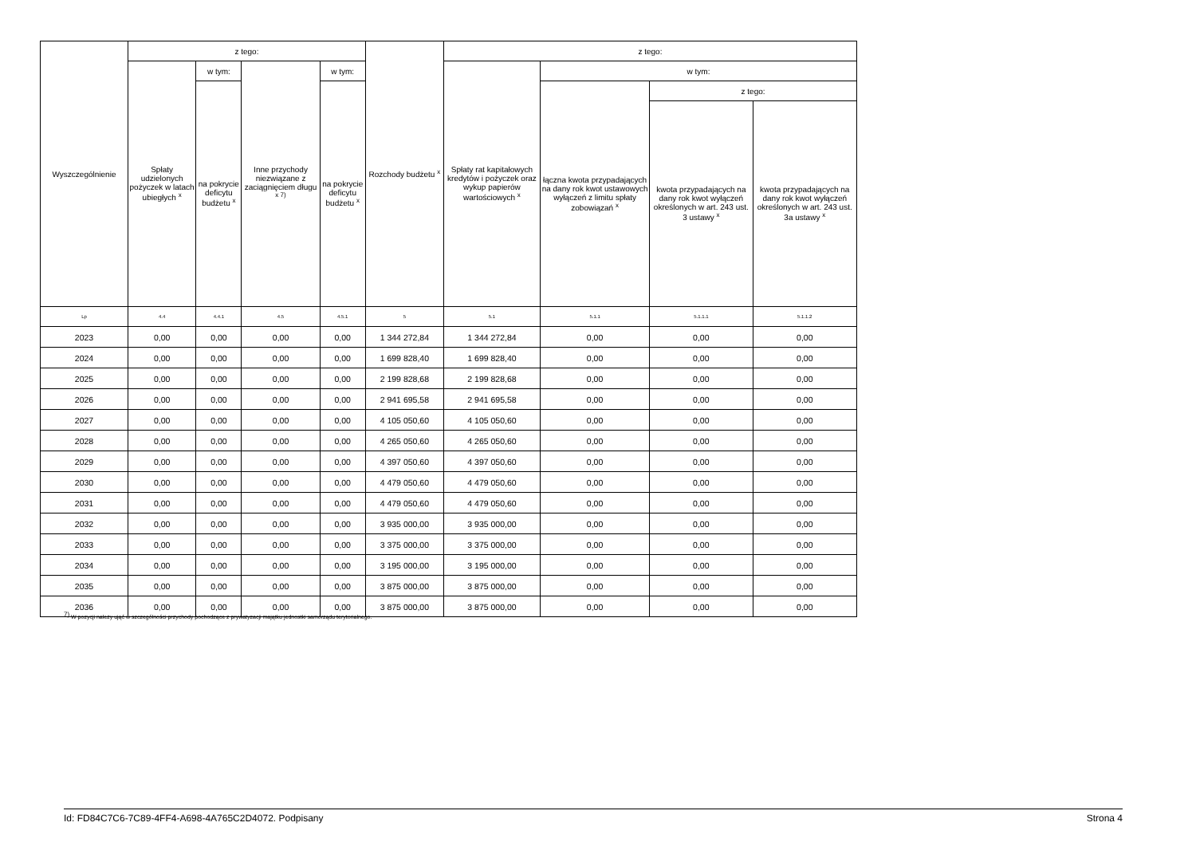| Wyszczególnienie | z tego: | | | | Rozchody budżetu <sup>x</sup> | z tego: | | | |
| --- | --- | --- | --- | --- | --- | --- | --- | --- | --- |
| | Spłaty udzielonych pożyczek w latach ubiegłych <sup>x</sup> | w tym: | Inne przychody niezwiązane z zaciągnięciem długu <sup>x 7)</sup> | w tym: | | Spłaty rat kapitałowych kredytów i pożyczek oraz wykup papierów wartościowych <sup>x</sup> | w tym: | | |
| | | na pokrycie deficytu budżetu <sup>x</sup> | | na pokrycie deficytu budżetu <sup>x</sup> | | | łączna kwota przypadających na dany rok kwot ustawowych wyłączeń z limitu spłaty zobowiązań <sup>x</sup> | z tego: | |
| | | | | | | | | kwota przypadających na dany rok kwot wyłączeń określonych w art. 243 ust. 3 ustawy <sup>x</sup> | kwota przypadających na dany rok kwot wyłączeń określonych w art. 243 ust. 3a ustawy <sup>x</sup> |
| Lp | 4.4 | 4.4.1 | 4.5 | 4.5.1 | 5 | 5.1 | 5.1.1 | 5.1.1.1 | 5.1.1.2 |
| 2023 | 0,00 | 0,00 | 0,00 | 0,00 | 1 344 272,84 | 1 344 272,84 | 0,00 | 0,00 | 0,00 |
| 2024 | 0,00 | 0,00 | 0,00 | 0,00 | 1 699 828,40 | 1 699 828,40 | 0,00 | 0,00 | 0,00 |
| 2025 | 0,00 | 0,00 | 0,00 | 0,00 | 2 199 828,68 | 2 199 828,68 | 0,00 | 0,00 | 0,00 |
| 2026 | 0,00 | 0,00 | 0,00 | 0,00 | 2 941 695,58 | 2 941 695,58 | 0,00 | 0,00 | 0,00 |
| 2027 | 0,00 | 0,00 | 0,00 | 0,00 | 4 105 050,60 | 4 105 050,60 | 0,00 | 0,00 | 0,00 |
| 2028 | 0,00 | 0,00 | 0,00 | 0,00 | 4 265 050,60 | 4 265 050,60 | 0,00 | 0,00 | 0,00 |
| 2029 | 0,00 | 0,00 | 0,00 | 0,00 | 4 397 050,60 | 4 397 050,60 | 0,00 | 0,00 | 0,00 |
| 2030 | 0,00 | 0,00 | 0,00 | 0,00 | 4 479 050,60 | 4 479 050,60 | 0,00 | 0,00 | 0,00 |
| 2031 | 0,00 | 0,00 | 0,00 | 0,00 | 4 479 050,60 | 4 479 050,60 | 0,00 | 0,00 | 0,00 |
| 2032 | 0,00 | 0,00 | 0,00 | 0,00 | 3 935 000,00 | 3 935 000,00 | 0,00 | 0,00 | 0,00 |
| 2033 | 0,00 | 0,00 | 0,00 | 0,00 | 3 375 000,00 | 3 375 000,00 | 0,00 | 0,00 | 0,00 |
| 2034 | 0,00 | 0,00 | 0,00 | 0,00 | 3 195 000,00 | 3 195 000,00 | 0,00 | 0,00 | 0,00 |
| 2035 | 0,00 | 0,00 | 0,00 | 0,00 | 3 875 000,00 | 3 875 000,00 | 0,00 | 0,00 | 0,00 |
| 2036 | 0,00 | 0,00 | 0,00 | 0,00 | 3 875 000,00 | 3 875 000,00 | 0,00 | 0,00 | 0,00 |
<sup>7)</sup> W pozycji należy ująć w szczególności przychody pochodzące z prywatyzacji majątku jednostki samorządu terytorialnego.
Id: FD84C7C6-7C89-4FF4-A698-4A765C2D4072. Podpisany Strona 4